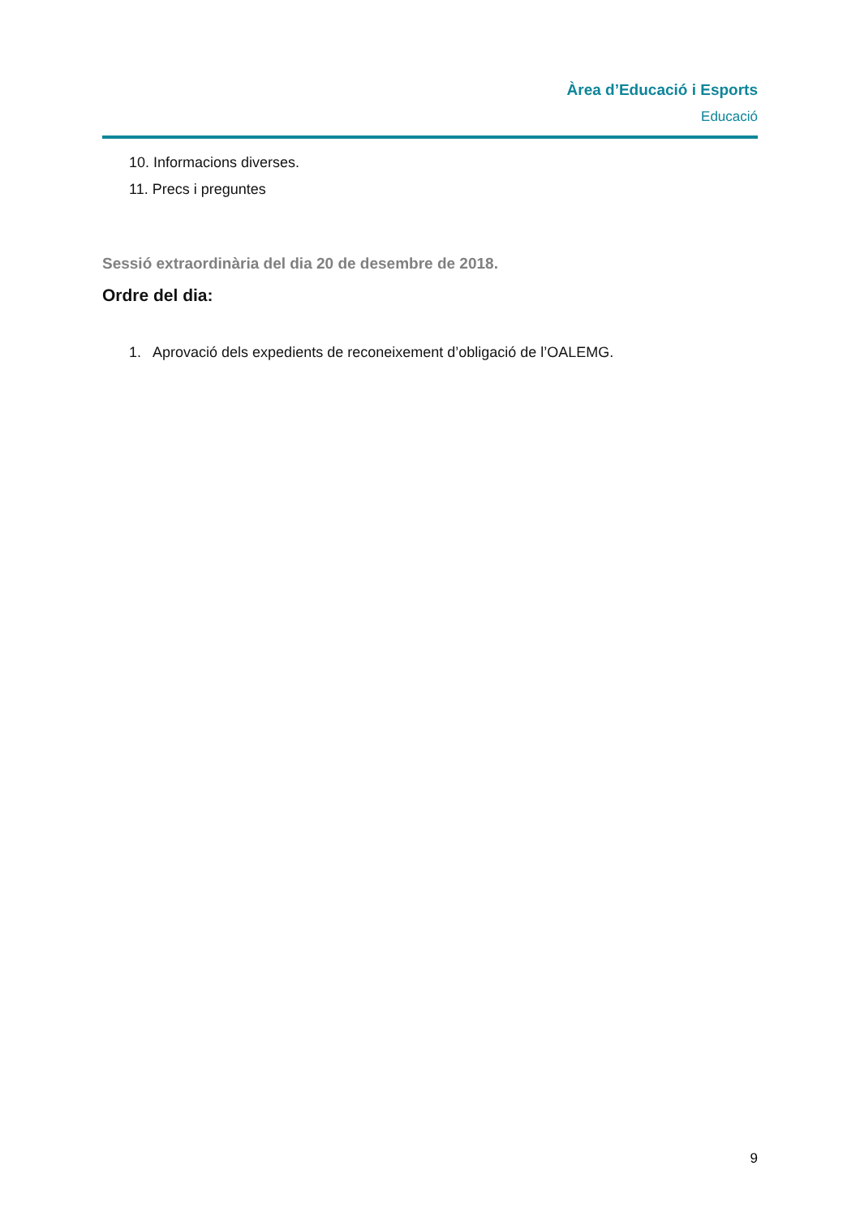Àrea d’Educació i Esports
Educació
10. Informacions diverses.
11. Precs i preguntes
Sessió extraordinària del dia 20 de desembre de 2018.
Ordre del dia:
1. Aprovació dels expedients de reconeixement d’obligació de l’OALEMG.
9